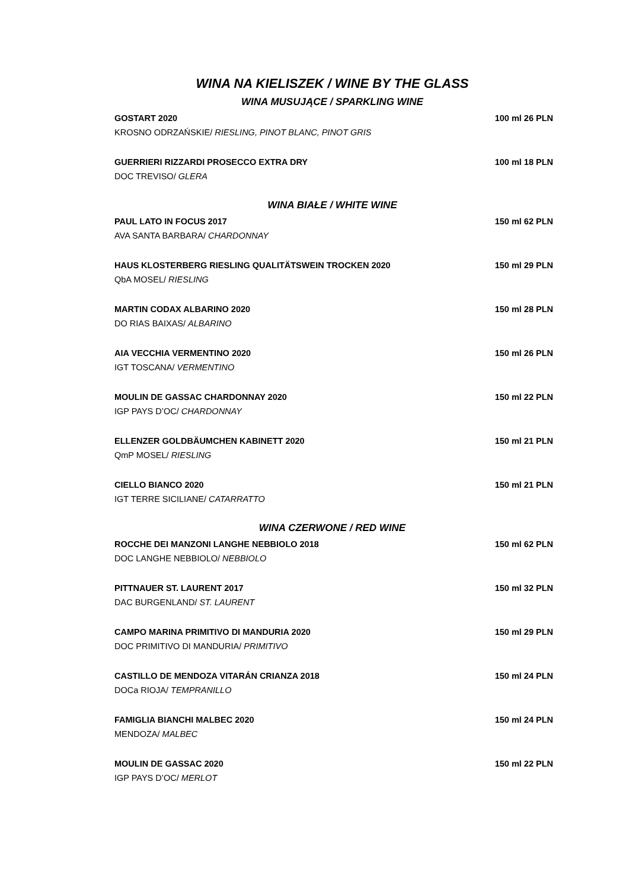WINA NA KIELISZEK / WINE BY THE GLASS
WINA MUSUJĄCE / SPARKLING WINE
GOSTART 2020 100 ml 26 PLN
KROSNO ODRZAŃSKIE/ RIESLING, PINOT BLANC, PINOT GRIS
GUERRIERI RIZZARDI PROSECCO EXTRA DRY 100 ml 18 PLN
DOC TREVISO/ GLERA
WINA BIAŁE / WHITE WINE
PAUL LATO IN FOCUS 2017 150 ml 62 PLN
AVA SANTA BARBARA/ CHARDONNAY
HAUS KLOSTERBERG RIESLING QUALITÄTSWEIN TROCKEN 2020 150 ml 29 PLN
QbA MOSEL/ RIESLING
MARTIN CODAX ALBARINO 2020 150 ml 28 PLN
DO RIAS BAIXAS/ ALBARINO
AIA VECCHIA VERMENTINO 2020 150 ml 26 PLN
IGT TOSCANA/ VERMENTINO
MOULIN DE GASSAC CHARDONNAY 2020 150 ml 22 PLN
IGP PAYS D’OC/ CHARDONNAY
ELLENZER GOLDBÄUMCHEN KABINETT 2020 150 ml 21 PLN
QmP MOSEL/ RIESLING
CIELLO BIANCO 2020 150 ml 21 PLN
IGT TERRE SICILIANE/ CATARRATTO
WINA CZERWONE / RED WINE
ROCCHE DEI MANZONI LANGHE NEBBIOLO 2018 150 ml 62 PLN
DOC LANGHE NEBBIOLO/ NEBBIOLO
PITTNAUER ST. LAURENT 2017 150 ml 32 PLN
DAC BURGENLAND/ ST. LAURENT
CAMPO MARINA PRIMITIVO DI MANDURIA 2020 150 ml 29 PLN
DOC PRIMITIVO DI MANDURIA/ PRIMITIVO
CASTILLO DE MENDOZA VITARÁN CRIANZA 2018 150 ml 24 PLN
DOCa RIOJA/ TEMPRANILLO
FAMIGLIA BIANCHI MALBEC 2020 150 ml 24 PLN
MENDOZA/ MALBEC
MOULIN DE GASSAC 2020 150 ml 22 PLN
IGP PAYS D’OC/ MERLOT